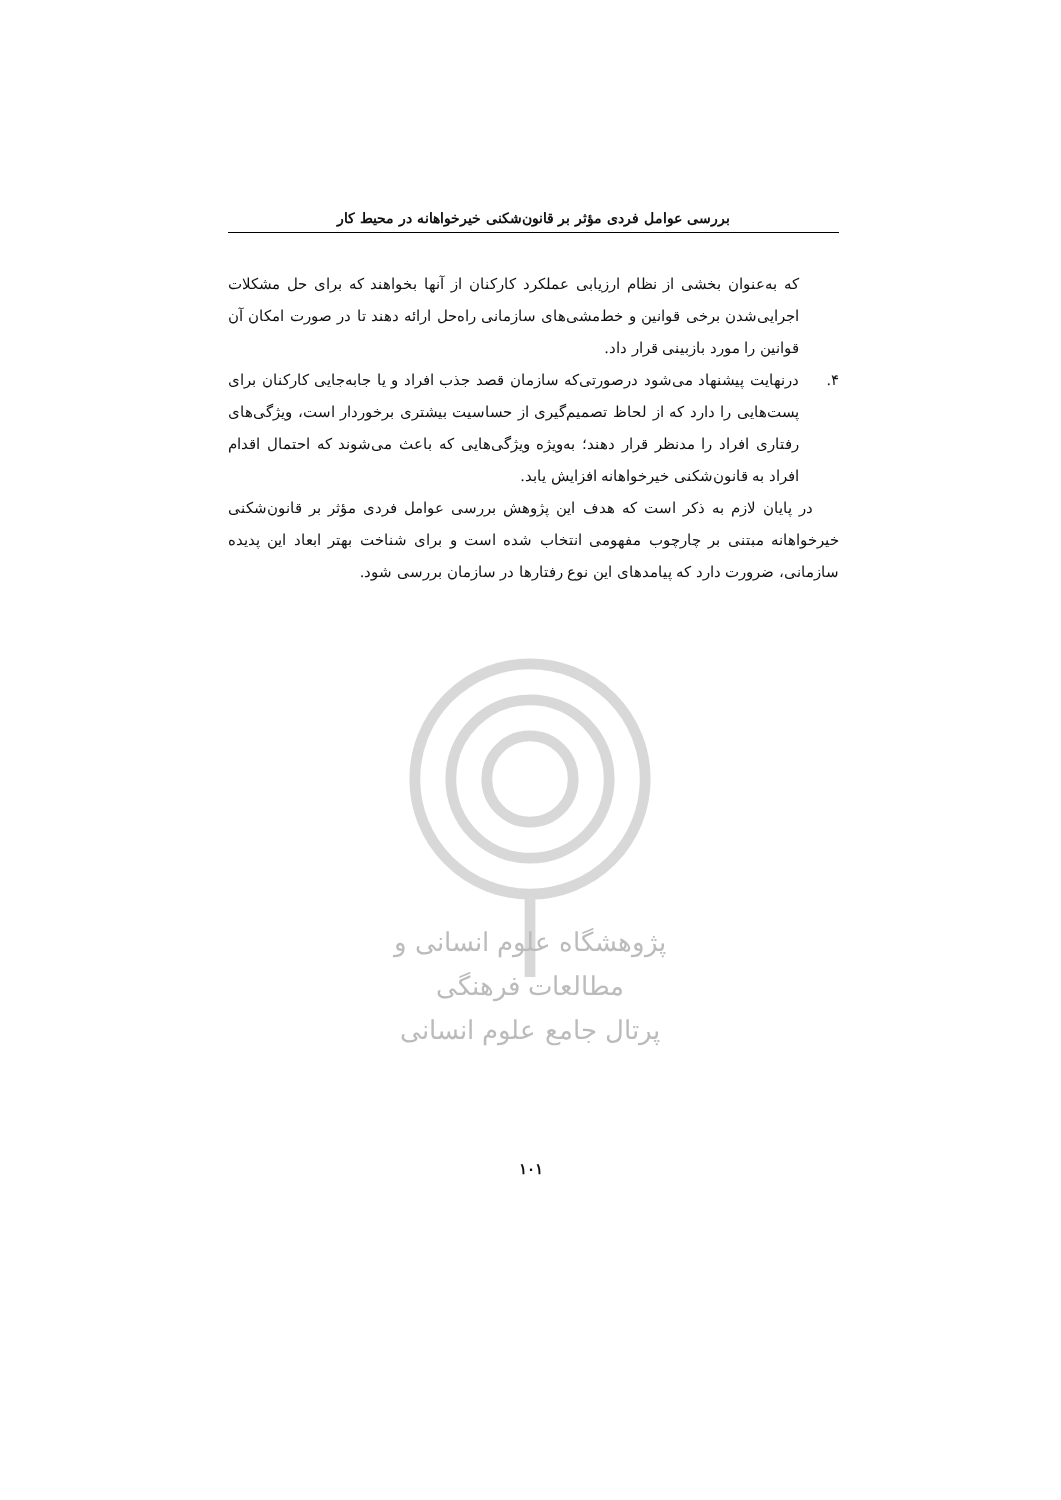بررسی عوامل فردی مؤثر بر قانون‌شکنی خیرخواهانه در محیط کار
که به‌عنوان بخشی از نظام ارزیابی عملکرد کارکنان از آنها بخواهند که برای حل مشکلات اجرایی‌شدن برخی قوانین و خط‌مشی‌های سازمانی راه‌حل ارائه دهند تا در صورت امکان آن قوانین را مورد بازبینی قرار داد.
۴. درنهایت پیشنهاد می‌شود درصورتی‌که سازمان قصد جذب افراد و یا جابه‌جایی کارکنان برای پست‌هایی را دارد که از لحاظ تصمیم‌گیری از حساسیت بیشتری برخوردار است، ویژگی‌های رفتاری افراد را مدنظر قرار دهند؛ به‌ویژه ویژگی‌هایی که باعث می‌شوند که احتمال اقدام افراد به قانون‌شکنی خیرخواهانه افزایش یابد.
در پایان لازم به ذکر است که هدف این پژوهش بررسی عوامل فردی مؤثر بر قانون‌شکنی خیرخواهانه مبتنی بر چارچوب مفهومی انتخاب شده است و برای شناخت بهتر ابعاد این پدیده سازمانی، ضرورت دارد که پیامدهای این نوع رفتارها در سازمان بررسی شود.
پژوهشگاه علوم انسانی و مطالعات فرهنگی
پرتال جامع علوم انسانی
۱۰۱